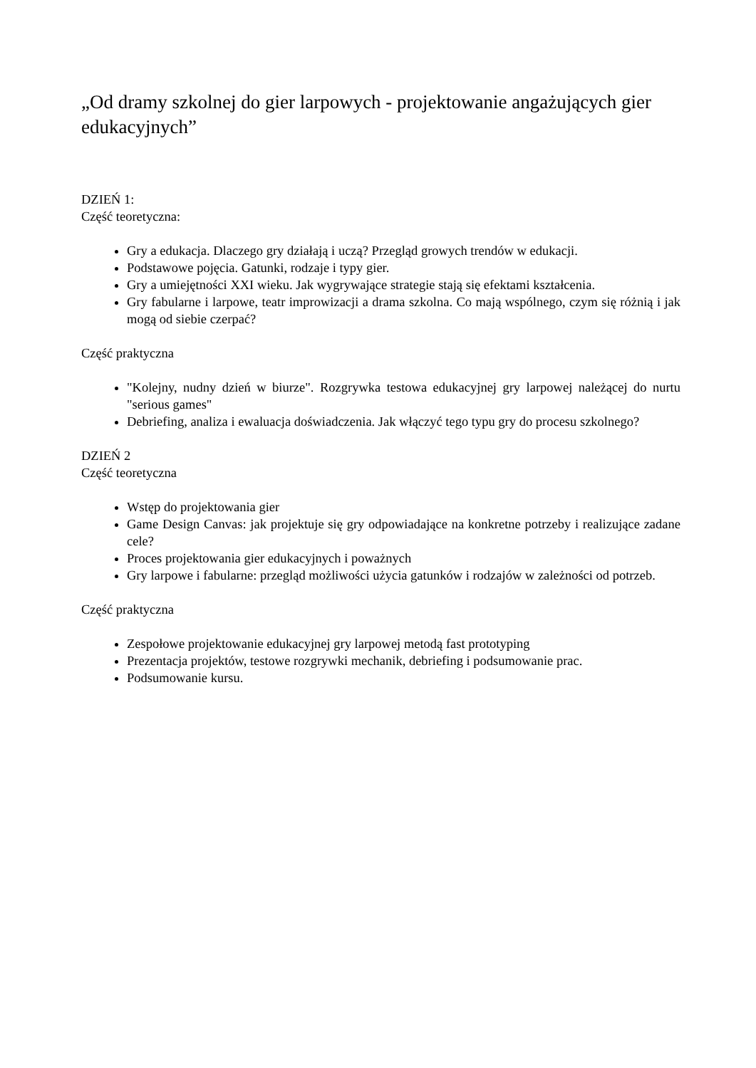„Od dramy szkolnej do gier larpowych - projektowanie angażujących gier edukacyjnych”
DZIEŃ 1:
Część teoretyczna:
Gry a edukacja. Dlaczego gry działają i uczą? Przegląd growych trendów w edukacji.
Podstawowe pojęcia. Gatunki, rodzaje i typy gier.
Gry a umiejętności XXI wieku. Jak wygrywające strategie stają się efektami kształcenia.
Gry fabularne i larpowe, teatr improwizacji a drama szkolna. Co mają wspólnego, czym się różnią i jak mogą od siebie czerpać?
Część praktyczna
"Kolejny, nudny dzień w biurze". Rozgrywka testowa edukacyjnej gry larpowej należącej do nurtu "serious games"
Debriefing, analiza i ewaluacja doświadczenia. Jak włączyć tego typu gry do procesu szkolnego?
DZIEŃ 2
Część teoretyczna
Wstęp do projektowania gier
Game Design Canvas: jak projektuje się gry odpowiadające na konkretne potrzeby i realizujące zadane cele?
Proces projektowania gier edukacyjnych i poważnych
Gry larpowe i fabularne: przegląd możliwości użycia gatunków i rodzajów w zależności od potrzeb.
Część praktyczna
Zespołowe projektowanie edukacyjnej gry larpowej metodą fast prototyping
Prezentacja projektów, testowe rozgrywki mechanik, debriefing i podsumowanie prac.
Podsumowanie kursu.